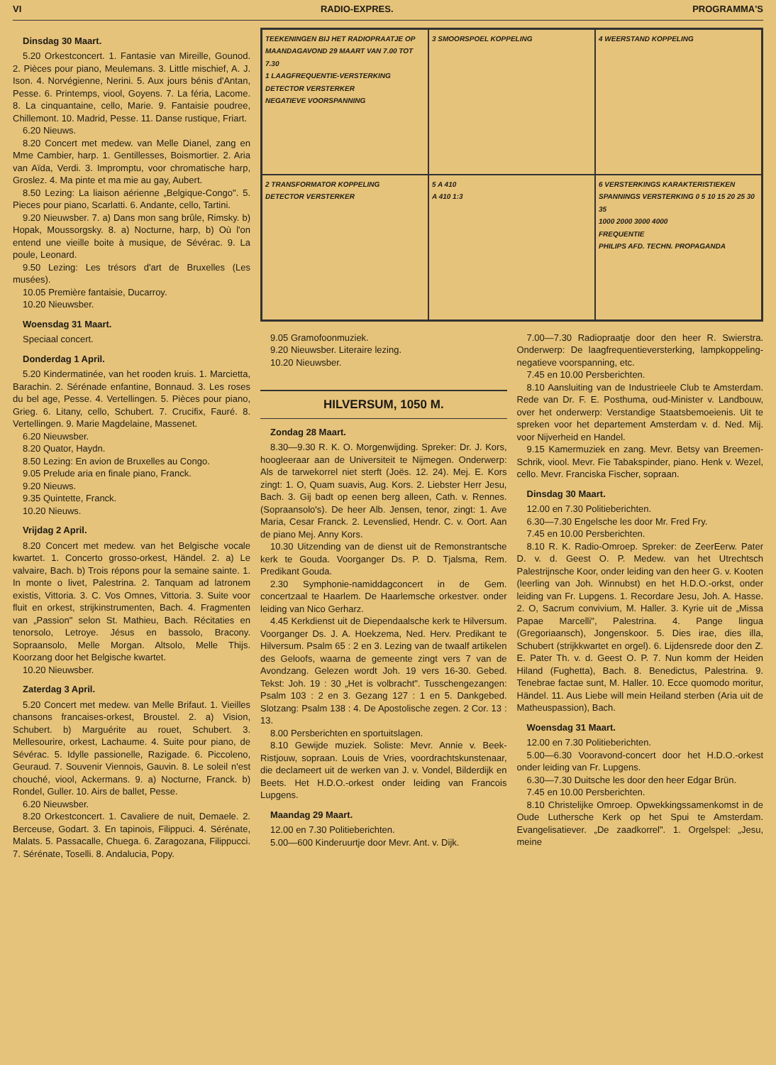VI RADIO-EXPRES. PROGRAMMA'S
Dinsdag 30 Maart.
5.20 Orkestconcert. 1. Fantasie van Mireille, Gounod. 2. Pièces pour piano, Meulemans. 3. Little mischief, A. J. Ison. 4. Norvégienne, Nerini. 5. Aux jours bénis d'Antan, Pesse. 6. Printemps, viool, Goyens. 7. La féria, Lacome. 8. La cinquantaine, cello, Marie. 9. Fantaisie poudree, Chillemont. 10. Madrid, Pesse. 11. Danse rustique, Friart.
6.20 Nieuws.
8.20 Concert met medew. van Melle Dianel, zang en Mme Cambier, harp. 1. Gentillesses, Boismortier. 2. Aria van Aïda, Verdi. 3. Impromptu, voor chromatische harp, Groslez. 4. Ma pinte et ma mie au gay, Aubert.
8.50 Lezing: La liaison aérienne „Belgique-Congo". 5. Pieces pour piano, Scarlatti. 6. Andante, cello, Tartini.
9.20 Nieuwsber. 7. a) Dans mon sang brûle, Rimsky. b) Hopak, Moussorgsky. 8. a) Nocturne, harp, b) Où l'on entend une vieille boite à musique, de Sévérac. 9. La poule, Leonard.
9.50 Lezing: Les trésors d'art de Bruxelles (Les musées).
10.05 Première fantaisie, Ducarroy.
10.20 Nieuwsber.
Woensdag 31 Maart.
Speciaal concert.
Donderdag 1 April.
5.20 Kindermatinée, van het rooden kruis. 1. Marcietta, Barachin. 2. Sérénade enfantine, Bonnaud. 3. Les roses du bel age, Pesse. 4. Vertellingen. 5. Pièces pour piano, Grieg. 6. Litany, cello, Schubert. 7. Crucifix, Fauré. 8. Vertellingen. 9. Marie Magdelaine, Massenet.
6.20 Nieuwsber.
8.20 Quator, Haydn.
8.50 Lezing: En avion de Bruxelles au Congo.
9.05 Prelude aria en finale piano, Franck.
9.20 Nieuws.
9.35 Quintette, Franck.
10.20 Nieuws.
Vrijdag 2 April.
8.20 Concert met medew. van het Belgische vocale kwartet. 1. Concerto grosso-orkest, Händel. 2. a) Le valvaire, Bach. b) Trois répons pour la semaine sainte. 1. In monte o livet, Palestrina. 2. Tanquam ad latronem existis, Vittoria. 3. C. Vos Omnes, Vittoria. 3. Suite voor fluit en orkest, strijkinstrumenten, Bach. 4. Fragmenten van „Passion" selon St. Mathieu, Bach. Récitaties en tenorsolo, Letroye. Jésus en bassolo, Bracony. Sopraansolo, Melle Morgan. Altsolo, Melle Thijs. Koorzang door het Belgische kwartet.
10.20 Nieuwsber.
Zaterdag 3 April.
5.20 Concert met medew. van Melle Brifaut. 1. Vieilles chansons francaises-orkest, Broustel. 2. a) Vision, Schubert. b) Marguérite au rouet, Schubert. 3. Mellesourire, orkest, Lachaume. 4. Suite pour piano, de Sévérac. 5. Idylle passionelle, Razigade. 6. Piccoleno, Geuraud. 7. Souvenir Viennois, Gauvin. 8. Le soleil n'est chouché, viool, Ackermans. 9. a) Nocturne, Franck. b) Rondel, Guller. 10. Airs de ballet, Pesse.
6.20 Nieuwsber.
8.20 Orkestconcert. 1. Cavaliere de nuit, Demaele. 2. Berceuse, Godart. 3. En tapinois, Filippuci. 4. Sérénate, Malats. 5. Passacalle, Chuega. 6. Zaragozana, Filippucci. 7. Sérénate, Toselli. 8. Andalucia, Popy.
TEEKENINGEN BIJ HET RADIOPRAATJE OP MAANDAGAVOND 29 MAART VAN 7.00 TOT 7.30
1 LAAGFREQUENTIE-VERSTERKING
DETECTOR VERSTERKER
NEGATIEVE VOORSPANNING
3 SMOORSPOEL KOPPELING
4 WEERSTAND KOPPELING
2 TRANSFORMATOR KOPPELING
DETECTOR VERSTERKER
5 A 410
A 410 1:3
6 VERSTERKINGS KARAKTERISTIEKEN
SPANNINGS VERSTERKING 0 5 10 15 20 25 30 35
1000 2000 3000 4000
FREQUENTIE
PHILIPS AFD. TECHN. PROPAGANDA
9.05 Gramofoonmuziek.
9.20 Nieuwsber. Literaire lezing.
10.20 Nieuwsber.
HILVERSUM, 1050 M.
Zondag 28 Maart.
8.30—9.30 R. K. O. Morgenwijding. Spreker: Dr. J. Kors, hoogleeraar aan de Universiteit te Nijmegen. Onderwerp: Als de tarwekorrel niet sterft (Joës. 12. 24). Mej. E. Kors zingt: 1. O, Quam suavis, Aug. Kors. 2. Liebster Herr Jesu, Bach. 3. Gij badt op eenen berg alleen, Cath. v. Rennes. (Sopraansolo's). De heer Alb. Jensen, tenor, zingt: 1. Ave Maria, Cesar Franck. 2. Levenslied, Hendr. C. v. Oort. Aan de piano Mej. Anny Kors.
10.30 Uitzending van de dienst uit de Remonstrantsche kerk te Gouda. Voorganger Ds. P. D. Tjalsma, Rem. Predikant Gouda.
2.30 Symphonie-namiddagconcert in de Gem. concertzaal te Haarlem. De Haarlemsche orkestver. onder leiding van Nico Gerharz.
4.45 Kerkdienst uit de Diependaalsche kerk te Hilversum. Voorganger Ds. J. A. Hoekzema, Ned. Herv. Predikant te Hilversum. Psalm 65 : 2 en 3. Lezing van de twaalf artikelen des Geloofs, waarna de gemeente zingt vers 7 van de Avondzang. Gelezen wordt Joh. 19 vers 16-30. Gebed. Tekst: Joh. 19 : 30 „Het is volbracht". Tusschengezangen: Psalm 103 : 2 en 3. Gezang 127 : 1 en 5. Dankgebed. Slotzang: Psalm 138 : 4. De Apostolische zegen. 2 Cor. 13 : 13.
8.00 Persberichten en sportuitslagen.
8.10 Gewijde muziek. Soliste: Mevr. Annie v. Beek-Ristjouw, sopraan. Louis de Vries, voordrachtskunstenaar, die declameert uit de werken van J. v. Vondel, Bilderdijk en Beets. Het H.D.O.-orkest onder leiding van Francois Lupgens.
Maandag 29 Maart.
12.00 en 7.30 Politieberichten.
5.00—600 Kinderuurtje door Mevr. Ant. v. Dijk.
7.00—7.30 Radiopraatje door den heer R. Swierstra. Onderwerp: De laagfrequentieversterking, lampkoppeling-negatieve voorspanning, etc.
7.45 en 10.00 Persberichten.
8.10 Aansluiting van de Industrieele Club te Amsterdam. Rede van Dr. F. E. Posthuma, oud-Minister v. Landbouw, over het onderwerp: Verstandige Staatsbemoeienis. Uit te spreken voor het departement Amsterdam v. d. Ned. Mij. voor Nijverheid en Handel.
9.15 Kamermuziek en zang. Mevr. Betsy van Breemen-Schrik, viool. Mevr. Fie Tabakspinder, piano. Henk v. Wezel, cello. Mevr. Franciska Fischer, sopraan.
Dinsdag 30 Maart.
12.00 en 7.30 Politieberichten.
6.30—7.30 Engelsche les door Mr. Fred Fry.
7.45 en 10.00 Persberichten.
8.10 R. K. Radio-Omroep. Spreker: de ZeerEerw. Pater D. v. d. Geest O. P. Medew. van het Utrechtsch Palestrijnsche Koor, onder leiding van den heer G. v. Kooten (leerling van Joh. Winnubst) en het H.D.O.-orkst, onder leiding van Fr. Lupgens. 1. Recordare Jesu, Joh. A. Hasse. 2. O, Sacrum convivium, M. Haller. 3. Kyrie uit de „Missa Papae Marcelli", Palestrina. 4. Pange lingua (Gregoriaansch), Jongenskoor. 5. Dies irae, dies illa, Schubert (strijkkwartet en orgel). 6. Lijdensrede door den Z. E. Pater Th. v. d. Geest O. P. 7. Nun komm der Heiden Hiland (Fughetta), Bach. 8. Benedictus, Palestrina. 9. Tenebrae factae sunt, M. Haller. 10. Ecce quomodo moritur, Händel. 11. Aus Liebe will mein Heiland sterben (Aria uit de Matheuspassion), Bach.
Woensdag 31 Maart.
12.00 en 7.30 Politieberichten.
5.00—6.30 Vooravond-concert door het H.D.O.-orkest onder leiding van Fr. Lupgens.
6.30—7.30 Duitsche les door den heer Edgar Brün.
7.45 en 10.00 Persberichten.
8.10 Christelijke Omroep. Opwekkingssamenkomst in de Oude Luthersche Kerk op het Spui te Amsterdam. Evangelisatiever. „De zaadkorrel". 1. Orgelspel: „Jesu, meine